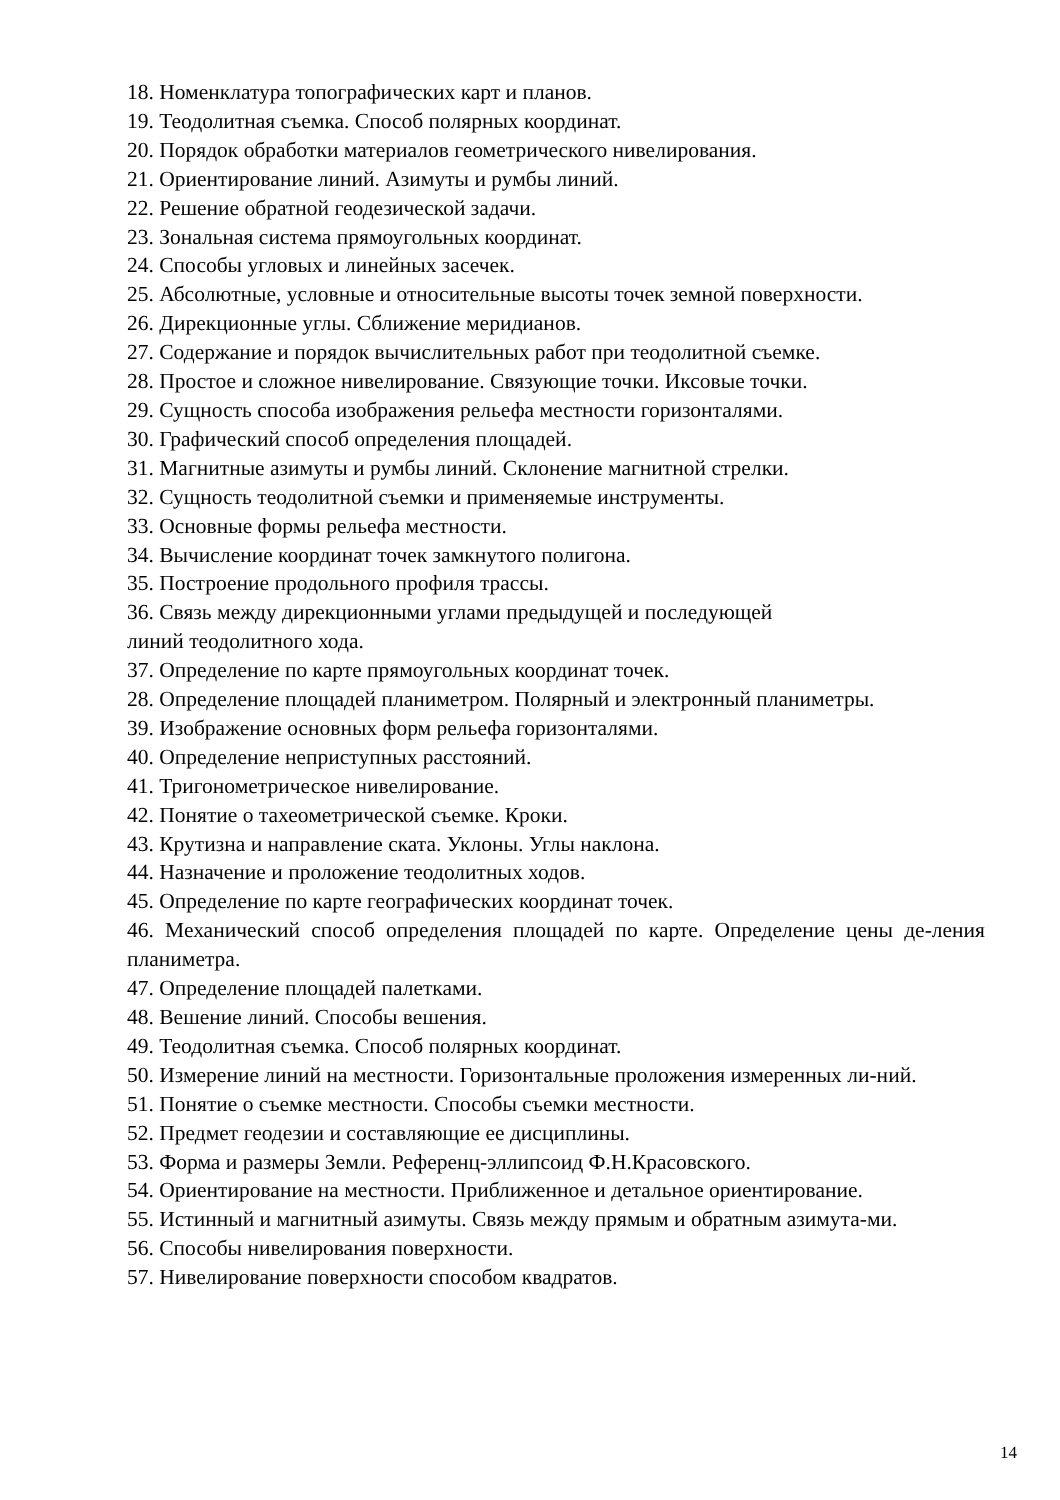18. Номенклатура топографических карт и планов.
19. Теодолитная съемка. Способ полярных координат.
20. Порядок обработки материалов геометрического нивелирования.
21. Ориентирование линий. Азимуты и румбы линий.
22. Решение обратной геодезической задачи.
23. Зональная система прямоугольных координат.
24. Способы угловых и линейных засечек.
25. Абсолютные, условные и относительные высоты точек земной поверхности.
26. Дирекционные углы. Сближение меридианов.
27. Содержание и порядок вычислительных работ при теодолитной съемке.
28. Простое и сложное нивелирование. Связующие точки. Иксовые точки.
29. Сущность способа изображения рельефа местности горизонталями.
30. Графический способ определения площадей.
31. Магнитные азимуты и румбы линий. Склонение магнитной стрелки.
32. Сущность теодолитной съемки и применяемые инструменты.
33. Основные формы рельефа местности.
34. Вычисление координат точек замкнутого полигона.
35. Построение продольного профиля трассы.
36. Связь между дирекционными углами предыдущей и последующей
линий теодолитного хода.
37. Определение по карте прямоугольных координат точек.
28. Определение площадей планиметром. Полярный и электронный планиметры.
39. Изображение основных форм рельефа горизонталями.
40. Определение неприступных расстояний.
41. Тригонометрическое нивелирование.
42. Понятие о тахеометрической съемке. Кроки.
43. Крутизна и направление ската. Уклоны. Углы наклона.
44. Назначение и проложение теодолитных ходов.
45. Определение по карте географических координат точек.
46. Механический способ определения площадей по карте. Определение цены де-ления планиметра.
47. Определение площадей палетками.
48. Вешение линий. Способы вешения.
49. Теодолитная съемка. Способ полярных координат.
50. Измерение линий на местности. Горизонтальные проложения измеренных ли-ний.
51. Понятие о съемке местности. Способы съемки местности.
52. Предмет геодезии и составляющие ее дисциплины.
53. Форма и размеры Земли. Референц-эллипсоид Ф.Н.Красовского.
54. Ориентирование на местности. Приближенное и детальное ориентирование.
55. Истинный и магнитный азимуты. Связь между прямым и обратным азимута-ми.
56. Способы нивелирования поверхности.
57. Нивелирование поверхности способом квадратов.
14